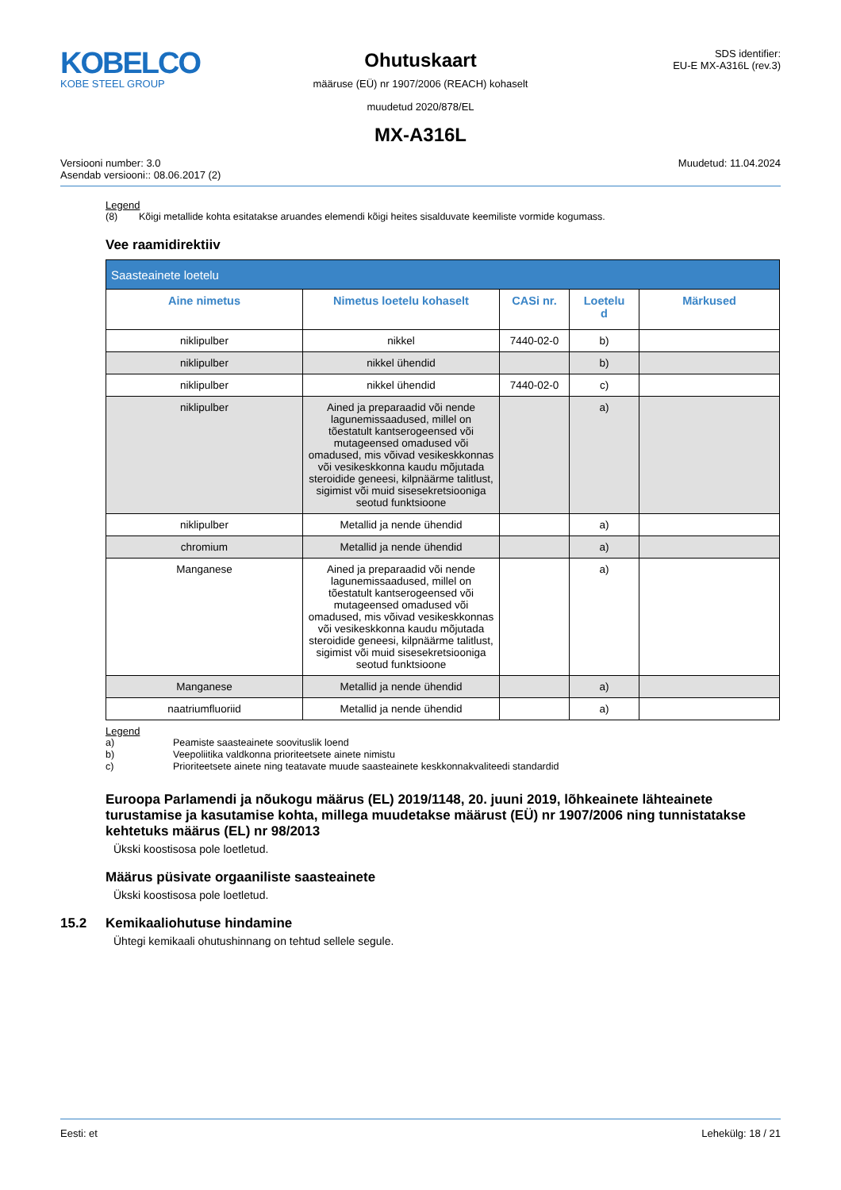KOBELCO
KOBE STEEL GROUP
Ohutuskaart
määruse (EÜ) nr 1907/2006 (REACH) kohaselt
muudetud 2020/878/EL
SDS identifier:
EU-E MX-A316L (rev.3)
MX-A316L
Versiooni number: 3.0
Asendab versiooni:: 08.06.2017 (2)
Muudetud: 11.04.2024
Legend
(8) Kõigi metallide kohta esitatakse aruandes elemendi kõigi heites sisalduvate keemiliste vormide kogumass.
Vee raamidirektiiv
| Saasteainete loetelu | | | | |
| --- | --- | --- | --- | --- |
| Aine nimetus | Nimetus loetelu kohaselt | CASi nr. | Loetelu d | Märkused |
| niklipulber | nikkel | 7440-02-0 | b) | |
| niklipulber | nikkel ühendid | | b) | |
| niklipulber | nikkel ühendid | 7440-02-0 | c) | |
| niklipulber | Ained ja preparaadid või nende lagunemissaadused, millel on tõestatult kantserogeensed või mutageensed omadused või omadused, mis võivad vesikeskkonnas või vesikeskkonna kaudu mõjutada steroidide geneesi, kilpnäärme talitlust, sigimist või muid sisesekretsiooniga seotud funktsioone | | a) | |
| niklipulber | Metallid ja nende ühendid | | a) | |
| chromium | Metallid ja nende ühendid | | a) | |
| Manganese | Ained ja preparaadid või nende lagunemissaadused, millel on tõestatult kantserogeensed või mutageensed omadused või omadused, mis võivad vesikeskkonnas või vesikeskkonna kaudu mõjutada steroidide geneesi, kilpnäärme talitlust, sigimist või muid sisesekretsiooniga seotud funktsioone | | a) | |
| Manganese | Metallid ja nende ühendid | | a) | |
| naatriumfluoriid | Metallid ja nende ühendid | | a) | |
Legend
a) Peamiste saasteainete soovituslik loend b) Veepoliitika valdkonna prioriteetsete ainete nimistu c) Prioriteetsete ainete ning teatavate muude saasteainete keskkonnakvaliteedi standardid
Euroopa Parlamendi ja nõukogu määrus (EL) 2019/1148, 20. juuni 2019, lõhkeainete lähteainete turustamise ja kasutamise kohta, millega muudetakse määrust (EÜ) nr 1907/2006 ning tunnistatakse kehtetuks määrus (EL) nr 98/2013
Ükski koostisosa pole loetletud.
Määrus püsivate orgaaniliste saasteainete
Ükski koostisosa pole loetletud.
15.2 Kemikaaliohutuse hindamine
Ühtegi kemikaali ohutushinnang on tehtud sellele segule.
Eesti: et Lehekülg: 18 / 21